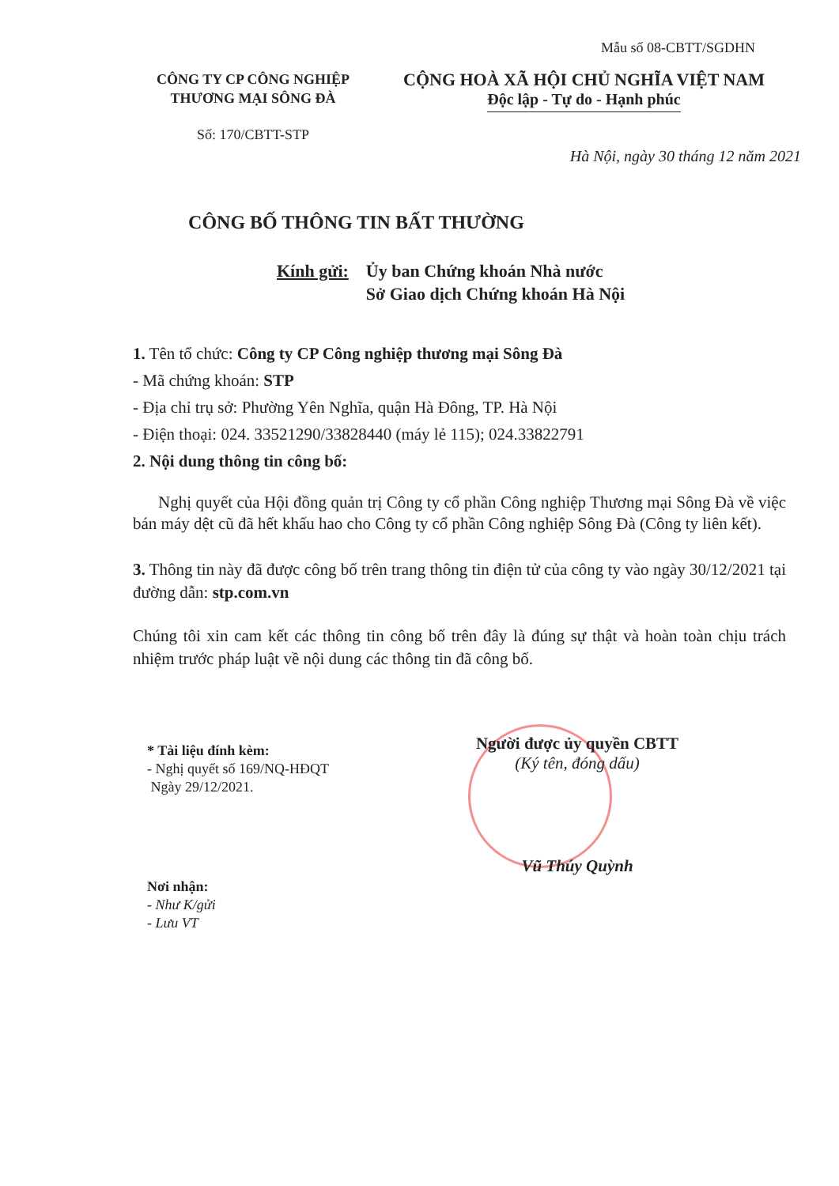Mẫu số 08-CBTT/SGDHN
CÔNG TY CP CÔNG NGHIỆP
THƯƠNG MẠI SÔNG ĐÀ
Số: 170/CBTT-STP
CỘNG HOÀ XÃ HỘI CHỦ NGHĨA VIỆT NAM
Độc lập - Tự do - Hạnh phúc
Hà Nội, ngày 30 tháng 12 năm 2021
CÔNG BỐ THÔNG TIN BẤT THƯỜNG
Kính gửi: Ủy ban Chứng khoán Nhà nước
Sở Giao dịch Chứng khoán Hà Nội
1. Tên tổ chức: Công ty CP Công nghiệp thương mại Sông Đà
- Mã chứng khoán: STP
- Địa chỉ trụ sở: Phường Yên Nghĩa, quận Hà Đông, TP. Hà Nội
- Điện thoại: 024. 33521290/33828440 (máy lẻ 115); 024.33822791
2. Nội dung thông tin công bố:
Nghị quyết của Hội đồng quản trị Công ty cổ phần Công nghiệp Thương mại Sông Đà về việc bán máy dệt cũ đã hết khấu hao cho Công ty cổ phần Công nghiệp Sông Đà (Công ty liên kết).
3. Thông tin này đã được công bố trên trang thông tin điện tử của công ty vào ngày 30/12/2021 tại đường dẫn: stp.com.vn
Chúng tôi xin cam kết các thông tin công bố trên đây là đúng sự thật và hoàn toàn chịu trách nhiệm trước pháp luật về nội dung các thông tin đã công bố.
* Tài liệu đính kèm:
- Nghị quyết số 169/NQ-HĐQT
Ngày 29/12/2021.
Người được ủy quyền CBTT
(Ký tên, đóng dấu)
Vũ Thúy Quỳnh
Nơi nhận:
- Như K/gửi
- Lưu VT